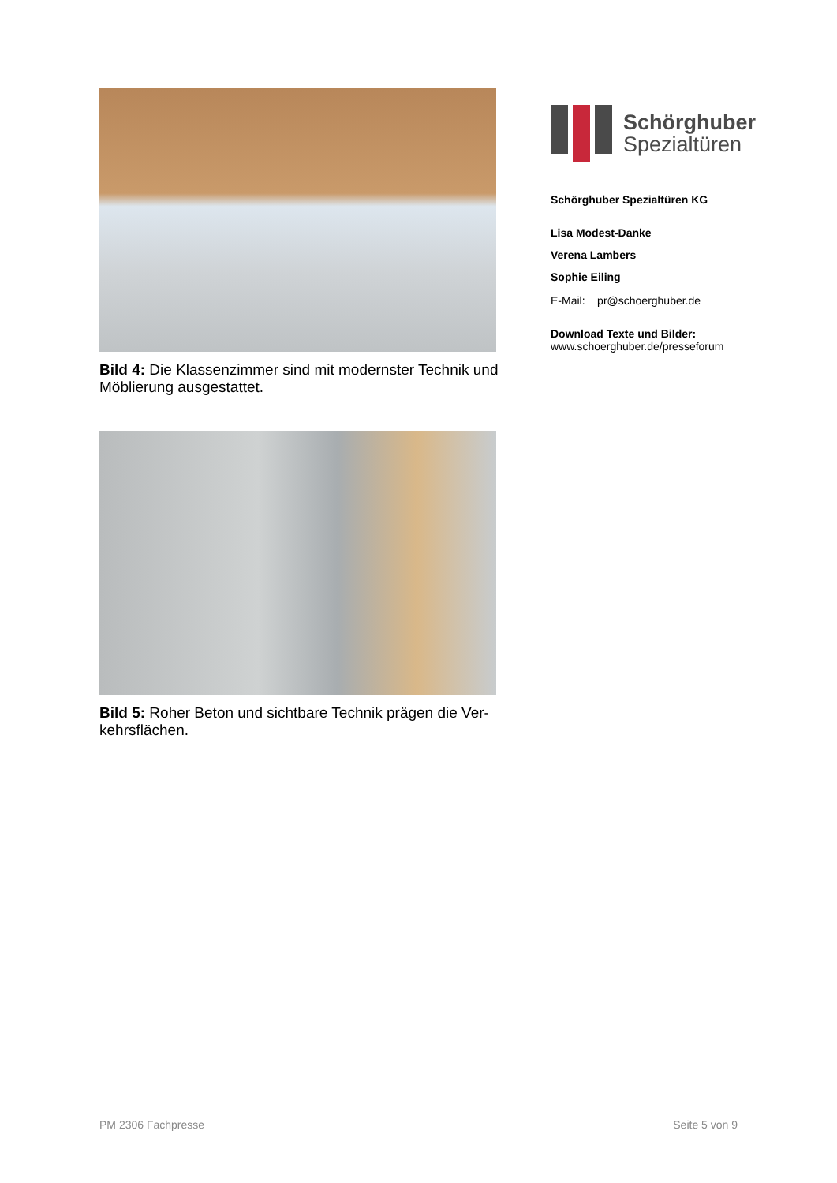Bild 4: Die Klassenzimmer sind mit modernster Technik und Möblierung ausgestattet.
Bild 5: Roher Beton und sichtbare Technik prägen die Ver-kehrsflächen.
Schörghuber
Spezialtüren
Schörghuber Spezialtüren KG
Lisa Modest-Danke
Verena Lambers
Sophie Eiling
E-Mail: pr@schoerghuber.de
Download Texte und Bilder:
www.schoerghuber.de/presseforum
PM 2306 Fachpresse Seite 5 von 9